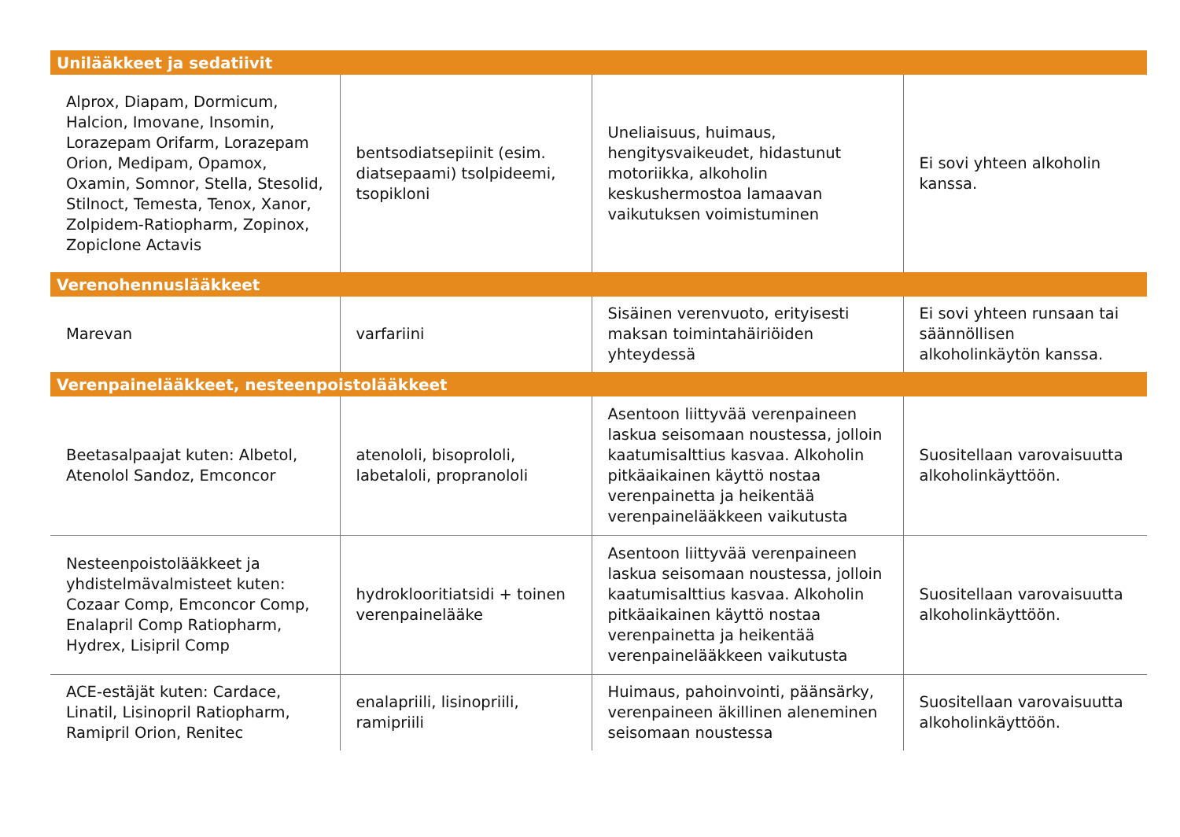| Unilääkkeet ja sedatiivit | | | |
| --- | --- | --- | --- |
| Alprox, Diapam, Dormicum, Halcion, Imovane, Insomin, Lorazepam Orifarm, Lorazepam Orion, Medipam, Opamox, Oxamin, Somnor, Stella, Stesolid, Stilnoct, Temesta, Tenox, Xanor, Zolpidem-Ratiopharm, Zopinox, Zopiclone Actavis | bentsodiatsepiinit (esim. diatsepaami) tsolpideemi, tsopikloni | Uneliaisuus, huimaus, hengitysvaikeudet, hidastunut motoriikka, alkoholin keskushermostoa lamaavan vaikutuksen voimistuminen | Ei sovi yhteen alkoholin kanssa. |
| Verenohennuslääkkeet | | | |
| Marevan | varfariini | Sisäinen verenvuoto, erityisesti maksan toimintahäiriöiden yhteydessä | Ei sovi yhteen runsaan tai säännöllisen alkoholinkäytön kanssa. |
| Verenpainelääkkeet, nesteenpoistolääkkeet | | | |
| Beetasalpaajat kuten: Albetol, Atenolol Sandoz, Emconcor | atenololi, bisoprololi, labetaloli, propranololi | Asentoon liittyvää verenpaineen laskua seisomaan noustessa, jolloin kaatumisalttius kasvaa. Alkoholin pitkäaikainen käyttö nostaa verenpainetta ja heikentää verenpainelääkkeen vaikutusta | Suositellaan varovaisuutta alkoholinkäyttöön. |
| Nesteenpoistolääkkeet ja yhdistelmävalmisteet kuten: Cozaar Comp, Emconcor Comp, Enalapril Comp Ratiopharm, Hydrex, Lisipril Comp | hydroklooritiatsidi + toinen verenpainelääke | Asentoon liittyvää verenpaineen laskua seisomaan noustessa, jolloin kaatumisalttius kasvaa. Alkoholin pitkäaikainen käyttö nostaa verenpainetta ja heikentää verenpainelääkkeen vaikutusta | Suositellaan varovaisuutta alkoholinkäyttöön. |
| ACE-estäjät kuten: Cardace, Linatil, Lisinopril Ratiopharm, Ramipril Orion, Renitec | enalapriili, lisinopriili, ramipriili | Huimaus, pahoinvointi, päänsärky, verenpaineen äkillinen aleneminen seisomaan noustessa | Suositellaan varovaisuutta alkoholinkäyttöön. |